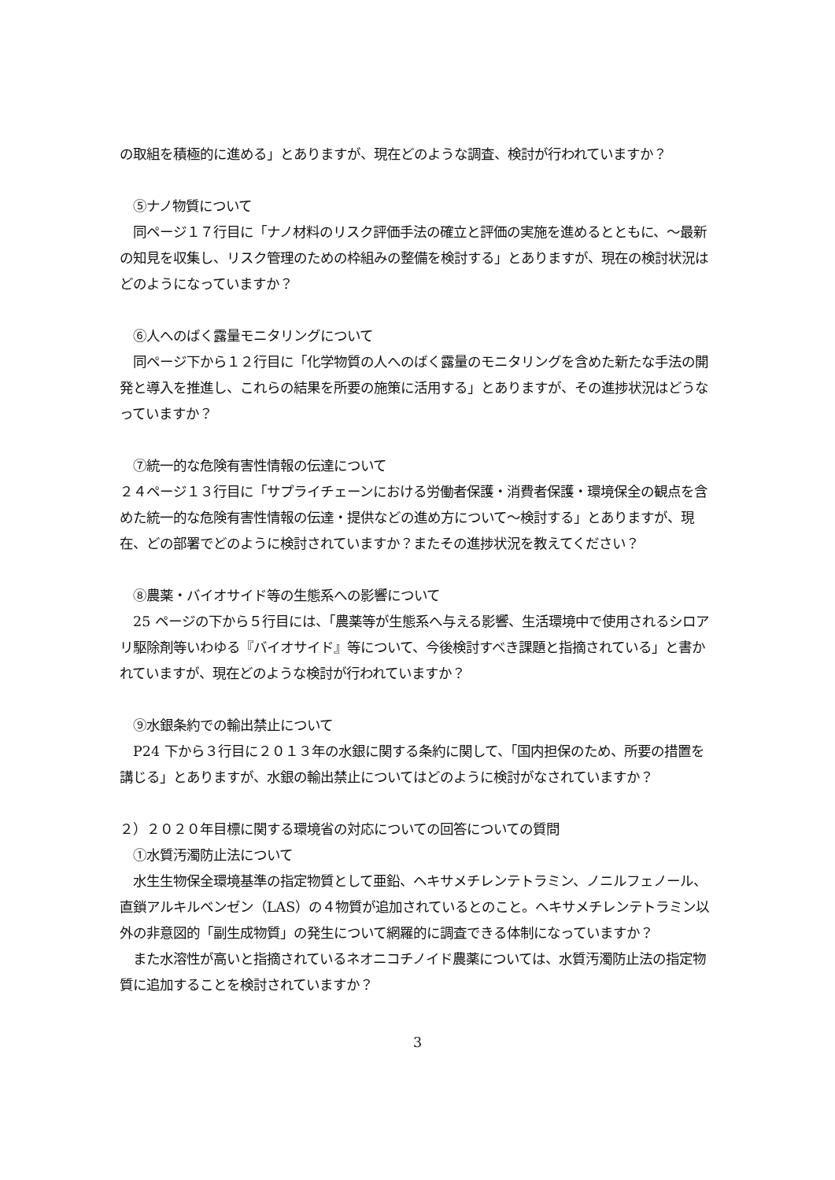の取組を積極的に進める」とありますが、現在どのような調査、検討が行われていますか？
　⑤ナノ物質について
　同ページ１７行目に「ナノ材料のリスク評価手法の確立と評価の実施を進めるとともに、〜最新の知見を収集し、リスク管理のための枠組みの整備を検討する」とありますが、現在の検討状況はどのようになっていますか？
　⑥人へのばく露量モニタリングについて
　同ページ下から１２行目に「化学物質の人へのばく露量のモニタリングを含めた新たな手法の開発と導入を推進し、これらの結果を所要の施策に活用する」とありますが、その進捗状況はどうなっていますか？
　⑦統一的な危険有害性情報の伝達について
２４ページ１３行目に「サプライチェーンにおける労働者保護・消費者保護・環境保全の観点を含めた統一的な危険有害性情報の伝達・提供などの進め方について〜検討する」とありますが、現在、どの部署でどのように検討されていますか？またその進捗状況を教えてください？
　⑧農薬・バイオサイド等の生態系への影響について
　25 ページの下から５行目には、「農薬等が生態系へ与える影響、生活環境中で使用されるシロアリ駆除剤等いわゆる『バイオサイド』等について、今後検討すべき課題と指摘されている」と書かれていますが、現在どのような検討が行われていますか？
　⑨水銀条約での輸出禁止について
　P24 下から３行目に２０１３年の水銀に関する条約に関して、「国内担保のため、所要の措置を講じる」とありますが、水銀の輸出禁止についてはどのように検討がなされていますか？
２）２０２０年目標に関する環境省の対応についての回答についての質問
　①水質汚濁防止法について
　水生生物保全環境基準の指定物質として亜鉛、ヘキサメチレンテトラミン、ノニルフェノール、直鎖アルキルベンゼン（LAS）の４物質が追加されているとのこと。ヘキサメチレンテトラミン以外の非意図的「副生成物質」の発生について網羅的に調査できる体制になっていますか？
　また水溶性が高いと指摘されているネオニコチノイド農薬については、水質汚濁防止法の指定物質に追加することを検討されていますか？
3